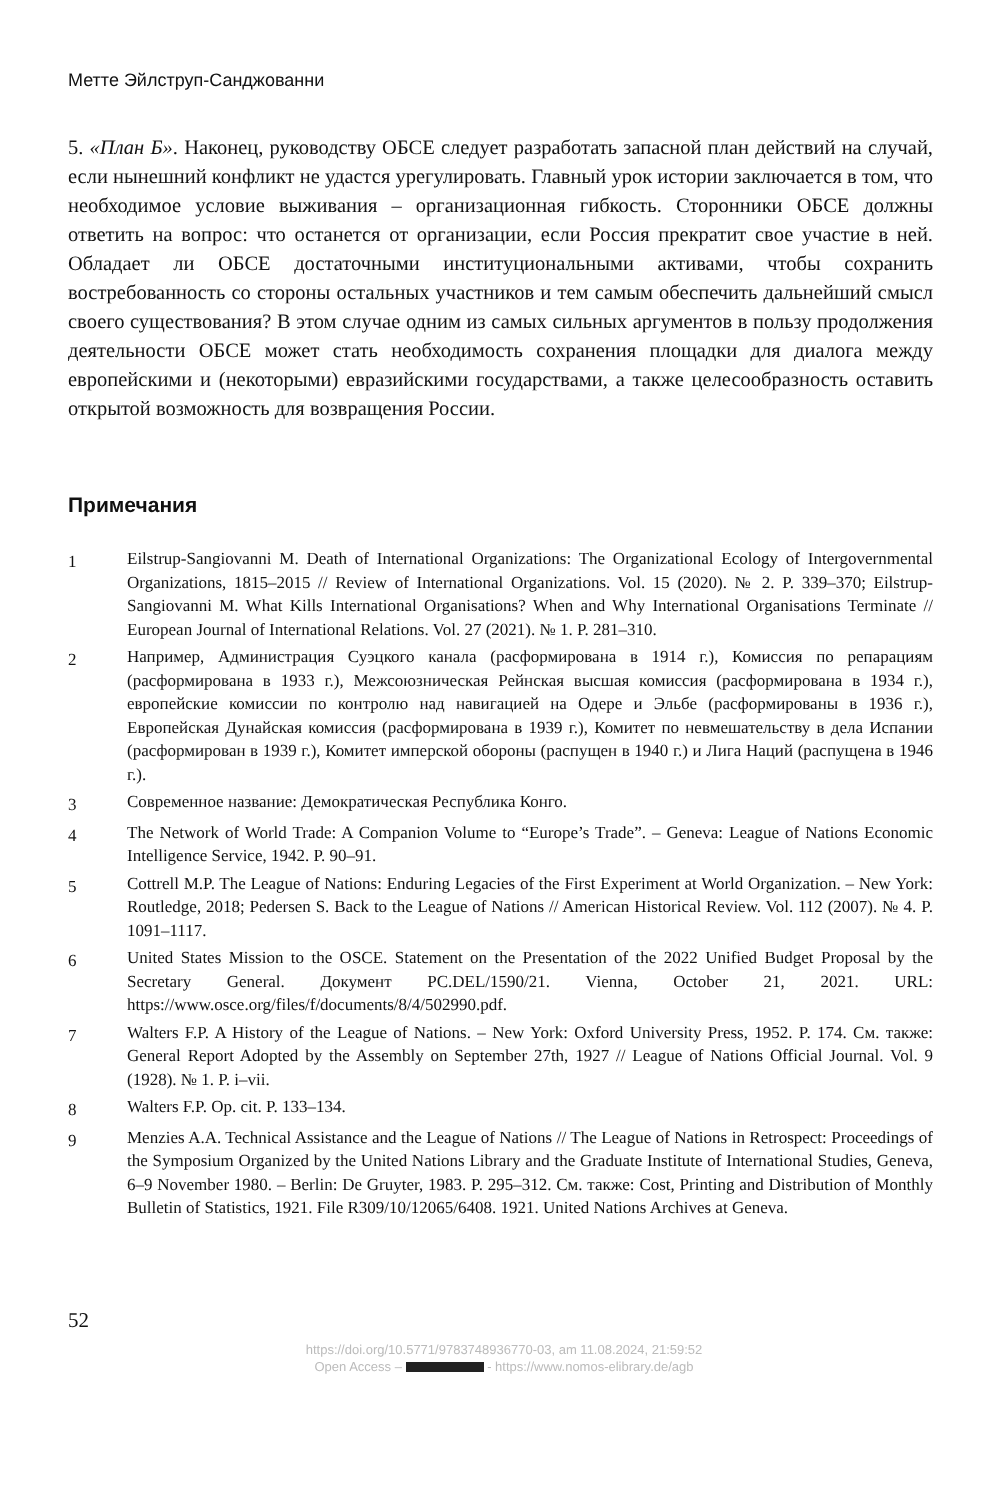Метте Эйлструп-Санджованни
5. «План Б». Наконец, руководству ОБСЕ следует разработать запасной план действий на случай, если нынешний конфликт не удастся урегулировать. Главный урок истории заключается в том, что необходимое условие выживания – организационная гибкость. Сторонники ОБСЕ должны ответить на вопрос: что останется от организации, если Россия прекратит свое участие в ней. Обладает ли ОБСЕ достаточными институциональными активами, чтобы сохранить востребованность со стороны остальных участников и тем самым обеспечить дальнейший смысл своего существования? В этом случае одним из самых сильных аргументов в пользу продолжения деятельности ОБСЕ может стать необходимость сохранения площадки для диалога между европейскими и (некоторыми) евразийскими государствами, а также целесообразность оставить открытой возможность для возвращения России.
Примечания
1
Eilstrup-Sangiovanni M. Death of International Organizations: The Organizational Ecology of Intergovernmental Organizations, 1815–2015 // Review of International Organizations. Vol. 15 (2020). № 2. P. 339–370; Eilstrup-Sangiovanni M. What Kills International Organisations? When and Why International Organisations Terminate // European Journal of International Relations. Vol. 27 (2021). № 1. P. 281–310.
2
Например, Администрация Суэцкого канала (расформирована в 1914 г.), Комиссия по репарациям (расформирована в 1933 г.), Межсоюзническая Рейнская высшая комиссия (расформирована в 1934 г.), европейские комиссии по контролю над навигацией на Одере и Эльбе (расформированы в 1936 г.), Европейская Дунайская комиссия (расформирована в 1939 г.), Комитет по невмешательству в дела Испании (расформирован в 1939 г.), Комитет имперской обороны (распущен в 1940 г.) и Лига Наций (распущена в 1946 г.).
3
Современное название: Демократическая Республика Конго.
4
The Network of World Trade: A Companion Volume to “Europe’s Trade”. – Geneva: League of Nations Economic Intelligence Service, 1942. P. 90–91.
5
Cottrell M.P. The League of Nations: Enduring Legacies of the First Experiment at World Organization. – New York: Routledge, 2018; Pedersen S. Back to the League of Nations // American Historical Review. Vol. 112 (2007). № 4. P. 1091–1117.
6
United States Mission to the OSCE. Statement on the Presentation of the 2022 Unified Budget Proposal by the Secretary General. Документ PC.DEL/1590/21. Vienna, October 21, 2021. URL: https://www.osce.org/files/f/documents/8/4/502990.pdf.
7
Walters F.P. A History of the League of Nations. – New York: Oxford University Press, 1952. P. 174. См. также: General Report Adopted by the Assembly on September 27th, 1927 // League of Nations Official Journal. Vol. 9 (1928). № 1. P. i–vii.
8
Walters F.P. Op. cit. P. 133–134.
9
Menzies A.A. Technical Assistance and the League of Nations // The League of Nations in Retrospect: Proceedings of the Symposium Organized by the United Nations Library and the Graduate Institute of International Studies, Geneva, 6–9 November 1980. – Berlin: De Gruyter, 1983. P. 295–312. См. также: Cost, Printing and Distribution of Monthly Bulletin of Statistics, 1921. File R309/10/12065/6408. 1921. United Nations Archives at Geneva.
52
https://doi.org/10.5771/9783748936770-03, am 11.08.2024, 21:59:52
Open Access – - https://www.nomos-elibrary.de/agb